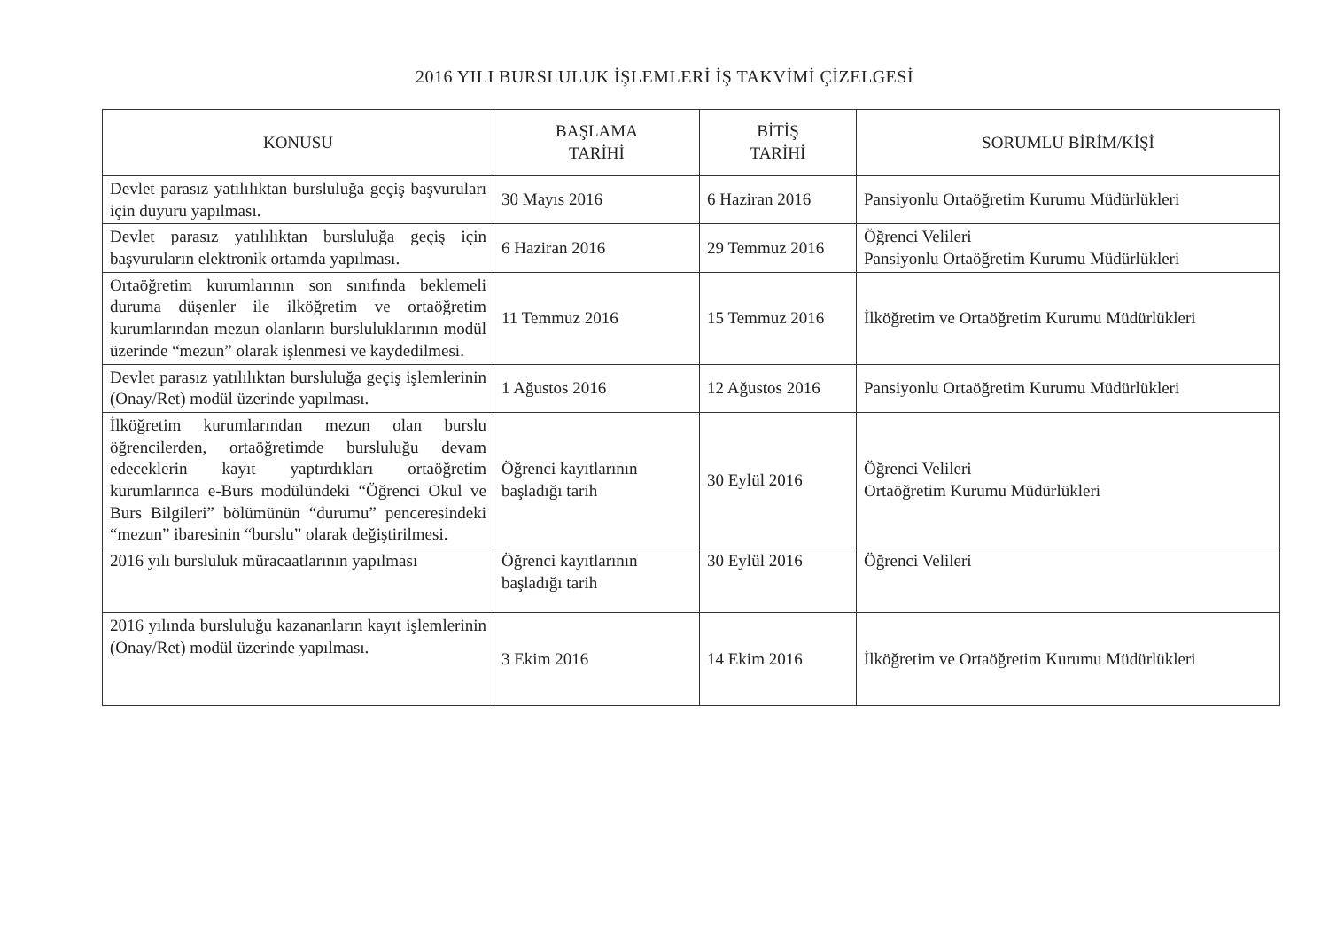2016 YILI BURSLULUK İŞLEMLERİ İŞ TAKVİMİ ÇİZELGESİ
| KONUSU | BAŞLAMA TARİHİ | BİTİŞ TARİHİ | SORUMLU BİRİM/KİŞİ |
| --- | --- | --- | --- |
| Devlet parasız yatılılıktan bursluluğa geçiş başvuruları için duyuru yapılması. | 30 Mayıs 2016 | 6 Haziran 2016 | Pansiyonlu Ortaöğretim Kurumu Müdürlükleri |
| Devlet parasız yatılılıktan bursluluğa geçiş için başvuruların elektronik ortamda yapılması. | 6 Haziran 2016 | 29 Temmuz 2016 | Öğrenci Velileri Pansiyonlu Ortaöğretim Kurumu Müdürlükleri |
| Ortaöğretim kurumlarının son sınıfında beklemeli duruma düşenler ile ilköğretim ve ortaöğretim kurumlarından mezun olanların bursluluklarının modül üzerinde “mezun” olarak işlenmesi ve kaydedilmesi. | 11 Temmuz 2016 | 15 Temmuz 2016 | İlköğretim ve Ortaöğretim Kurumu Müdürlükleri |
| Devlet parasız yatılılıktan bursluluğa geçiş işlemlerinin (Onay/Ret) modül üzerinde yapılması. | 1 Ağustos 2016 | 12 Ağustos 2016 | Pansiyonlu Ortaöğretim Kurumu Müdürlükleri |
| İlköğretim kurumlarından mezun olan burslu öğrencilerden, ortaöğretimde bursluluğu devam edeceklerin kayıt yaptırdıkları ortaöğretim kurumlarınca e-Burs modülündeki “Öğrenci Okul ve Burs Bilgileri” bölümünün “durumu” penceresindeki “mezun” ibaresinin “burslu” olarak değiştirilmesi. | Öğrenci kayıtlarının başladığı tarih | 30 Eylül 2016 | Öğrenci Velileri Ortaöğretim Kurumu Müdürlükleri |
| 2016 yılı bursluluk müracaatlarının yapılması | Öğrenci kayıtlarının başladığı tarih | 30 Eylül 2016 | Öğrenci Velileri |
| 2016 yılında bursluluğu kazananların kayıt işlemlerinin (Onay/Ret) modül üzerinde yapılması. | 3 Ekim 2016 | 14 Ekim 2016 | İlköğretim ve Ortaöğretim Kurumu Müdürlükleri |